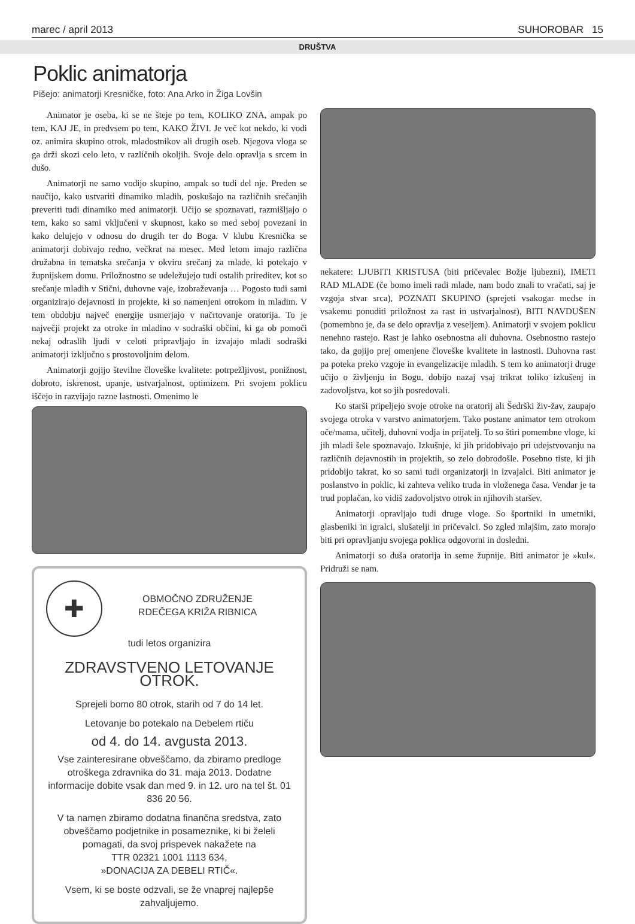marec / april 2013 SUHOROBAR 15
DRUŠTVA
Poklic animatorja
Pišejo: animatorji Kresničke, foto: Ana Arko in Žiga Lovšin
Animator je oseba, ki se ne šteje po tem, KOLIKO ZNA, ampak po tem, KAJ JE, in predvsem po tem, KAKO ŽIVI. Je več kot nekdo, ki vodi oz. animira skupino otrok, mladostnikov ali drugih oseb. Njegova vloga se ga drži skozi celo leto, v različnih okoljih. Svoje delo opravlja s srcem in dušo.
Animatorji ne samo vodijo skupino, ampak so tudi del nje. Preden se naučijo, kako ustvariti dinamiko mladih, poskušajo na različnih srečanjih preveriti tudi dinamiko med animatorji. Učijo se spoznavati, razmišljajo o tem, kako so sami vključeni v skupnost, kako so med seboj povezani in kako delujejo v odnosu do drugih ter do Boga. V klubu Kresnička se animatorji dobivajo redno, večkrat na mesec. Med letom imajo različna družabna in tematska srečanja v okviru srečanj za mlade, ki potekajo v župnijskem domu. Priložnostno se udeležujejo tudi ostalih prireditev, kot so srečanje mladih v Stični, duhovne vaje, izobraževanja … Pogosto tudi sami organizirajo dejavnosti in projekte, ki so namenjeni otrokom in mladim. V tem obdobju največ energije usmerjajo v načrtovanje oratorija. To je največji projekt za otroke in mladino v sodraški občini, ki ga ob pomoči nekaj odraslih ljudi v celoti pripravljajo in izvajajo mladi sodraški animatorji izključno s prostovoljnim delom.
Animatorji gojijo številne človeške kvalitete: potrpežljivost, ponižnost, dobroto, iskrenost, upanje, ustvarjalnost, optimizem. Pri svojem poklicu iščejo in razvijajo razne lastnosti. Omenimo le
✚
OBMOČNO ZDRUŽENJE
RDEČEGA KRIŽA RIBNICA
tudi letos organizira
ZDRAVSTVENO LETOVANJE OTROK.
Sprejeli bomo 80 otrok, starih od 7 do 14 let.
Letovanje bo potekalo na Debelem rtiču
od 4. do 14. avgusta 2013.
Vse zainteresirane obveščamo, da zbiramo predloge otroškega zdravnika do 31. maja 2013. Dodatne informacije dobite vsak dan med 9. in 12. uro na tel št. 01 836 20 56.
V ta namen zbiramo dodatna finančna sredstva, zato obveščamo podjetnike in posameznike, ki bi želeli pomagati, da svoj prispevek nakažete na
TTR 02321 1001 1113 634,
»DONACIJA ZA DEBELI RTIČ«.
Vsem, ki se boste odzvali, se že vnaprej najlepše zahvaljujemo.
nekatere: LJUBITI KRISTUSA (biti pričevalec Božje ljubezni), IMETI RAD MLADE (če bomo imeli radi mlade, nam bodo znali to vračati, saj je vzgoja stvar srca), POZNATI SKUPINO (sprejeti vsakogar medse in vsakemu ponuditi priložnost za rast in ustvarjalnost), BITI NAVDUŠEN (pomembno je, da se delo opravlja z veseljem). Animatorji v svojem poklicu nenehno rastejo. Rast je lahko osebnostna ali duhovna. Osebnostno rastejo tako, da gojijo prej omenjene človeške kvalitete in lastnosti. Duhovna rast pa poteka preko vzgoje in evangelizacije mladih. S tem ko animatorji druge učijo o življenju in Bogu, dobijo nazaj vsaj trikrat toliko izkušenj in zadovoljstva, kot so jih posredovali.
Ko starši pripeljejo svoje otroke na oratorij ali Šedrški živ-žav, zaupajo svojega otroka v varstvo animatorjem. Tako postane animator tem otrokom oče/mama, učitelj, duhovni vodja in prijatelj. To so štiri pomembne vloge, ki jih mladi šele spoznavajo. Izkušnje, ki jih pridobivajo pri udejstvovanju na različnih dejavnostih in projektih, so zelo dobrodošle. Posebno tiste, ki jih pridobijo takrat, ko so sami tudi organizatorji in izvajalci. Biti animator je poslanstvo in poklic, ki zahteva veliko truda in vloženega časa. Vendar je ta trud poplačan, ko vidiš zadovoljstvo otrok in njihovih staršev.
Animatorji opravljajo tudi druge vloge. So športniki in umetniki, glasbeniki in igralci, slušatelji in pričevalci. So zgled mlajšim, zato morajo biti pri opravljanju svojega poklica odgovorni in dosledni.
Animatorji so duša oratorija in seme župnije. Biti animator je »kul«. Pridruži se nam.